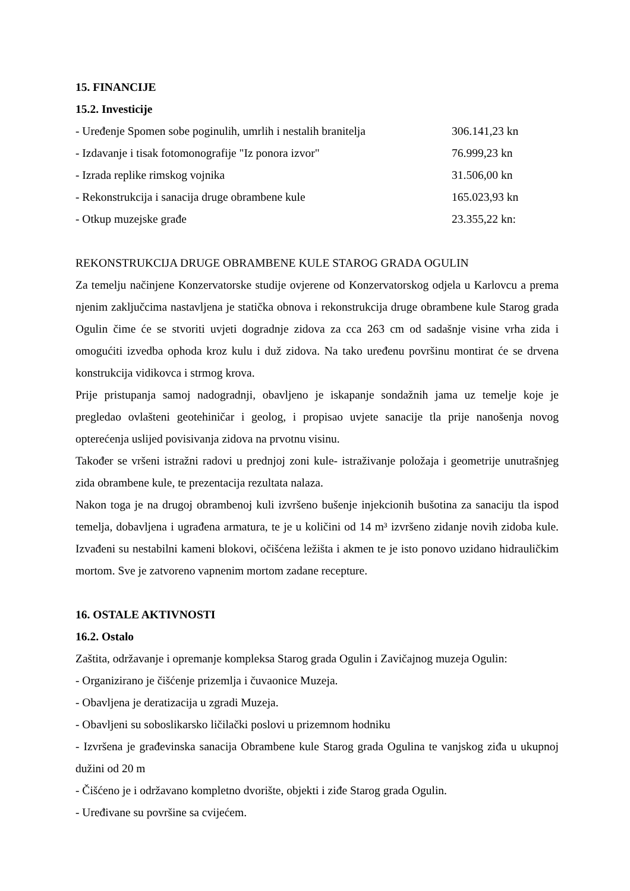15. FINANCIJE
15.2. Investicije
| - Uređenje Spomen sobe poginulih, umrlih i nestalih branitelja | 306.141,23 kn |
| - Izdavanje i tisak fotomonografije "Iz ponora izvor" | 76.999,23 kn |
| - Izrada replike rimskog vojnika | 31.506,00 kn |
| - Rekonstrukcija i sanacija druge obrambene kule | 165.023,93 kn |
| - Otkup muzejske građe | 23.355,22 kn: |
REKONSTRUKCIJA DRUGE OBRAMBENE KULE STAROG GRADA OGULIN
Za temelju načinjene Konzervatorske studije ovjerene od Konzervatorskog odjela u Karlovcu a prema njenim zaključcima nastavljena je statička obnova i rekonstrukcija druge obrambene kule Starog grada Ogulin čime će se stvoriti uvjeti dogradnje zidova za cca 263 cm od sadašnje visine vrha zida i omogućiti izvedba ophoda kroz kulu i duž zidova. Na tako uređenu površinu montirat će se drvena konstrukcija vidikovca i strmog krova.
Prije pristupanja samoj nadogradnji, obavljeno je iskapanje sondažnih jama uz temelje koje je pregledao ovlašteni geotehiničar i geolog, i propisao uvjete sanacije tla prije nanošenja novog opterećenja uslijed povisivanja zidova na prvotnu visinu.
Također se vršeni istražni radovi u prednjoj zoni kule- istraživanje položaja i geometrije unutrašnjeg zida obrambene kule, te prezentacija rezultata nalaza.
Nakon toga je na drugoj obrambenoj kuli izvršeno bušenje injekcionih bušotina za sanaciju tla ispod temelja, dobavljena i ugrađena armatura, te je u količini od 14 m³ izvršeno zidanje novih zidoba kule. Izvađeni su nestabilni kameni blokovi, očišćena ležišta i akmen te je isto ponovo uzidano hidrauličkim mortom. Sve je zatvoreno vapnenim mortom zadane recepture.
16. OSTALE AKTIVNOSTI
16.2. Ostalo
Zaštita, održavanje i opremanje kompleksa Starog grada Ogulin i Zavičajnog muzeja Ogulin:
- Organizirano je čišćenje prizemlja i čuvaonice Muzeja.
- Obavljena je deratizacija u zgradi Muzeja.
- Obavljeni su soboslikarsko ličilački poslovi u prizemnom hodniku
- Izvršena je građevinska sanacija Obrambene kule Starog grada Ogulina te vanjskog ziđa u ukupnoj dužini od 20 m
- Čišćeno je i održavano kompletno dvorište, objekti i ziđe Starog grada Ogulin.
- Uređivane su površine sa cvijećem.